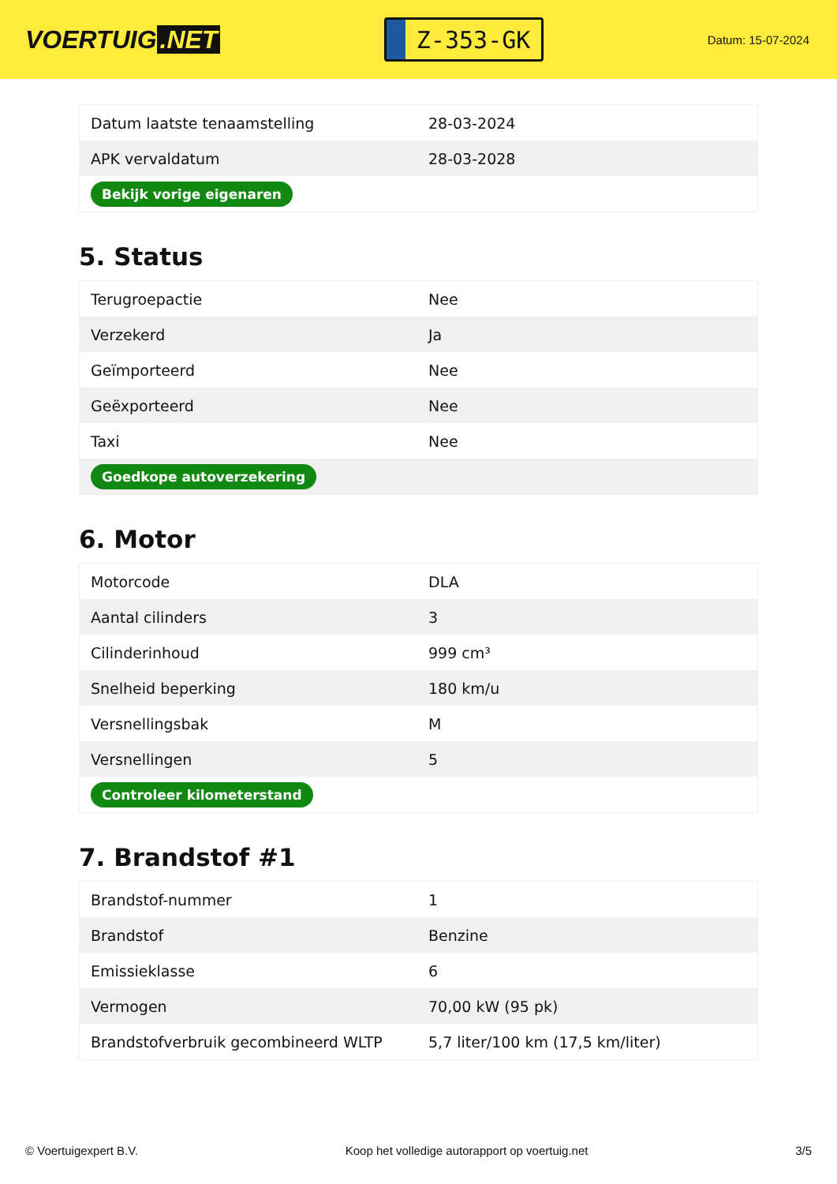VOERTUIG.NET
Z-353-GK
Datum: 15-07-2024
| Datum laatste tenaamstelling | 28-03-2024 |
| APK vervaldatum | 28-03-2028 |
| Bekijk vorige eigenaren | |
5. Status
| Terugroepactie | Nee |
| Verzekerd | Ja |
| Geïmporteerd | Nee |
| Geëxporteerd | Nee |
| Taxi | Nee |
| Goedkope autoverzekering | |
6. Motor
| Motorcode | DLA |
| Aantal cilinders | 3 |
| Cilinderinhoud | 999 cm³ |
| Snelheid beperking | 180 km/u |
| Versnellingsbak | M |
| Versnellingen | 5 |
| Controleer kilometerstand | |
7. Brandstof #1
| Brandstof-nummer | 1 |
| Brandstof | Benzine |
| Emissieklasse | 6 |
| Vermogen | 70,00 kW (95 pk) |
| Brandstofverbruik gecombineerd WLTP | 5,7 liter/100 km (17,5 km/liter) |
© Voertuigexpert B.V. Koop het volledige autorapport op voertuig.net 3/5